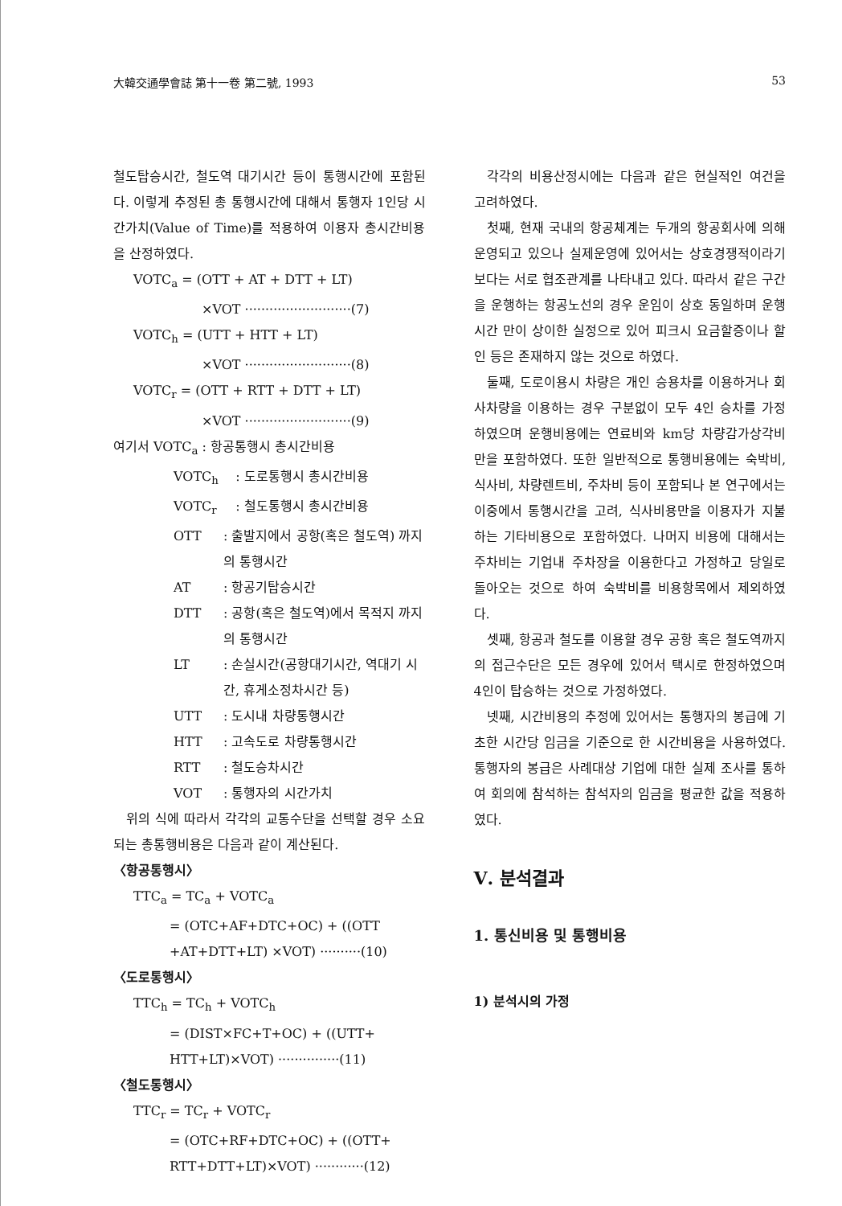大韓交通學會誌 第十一卷 第二號, 1993 53
철도탑승시간, 철도역 대기시간 등이 통행시간에 포함된다. 이렇게 추정된 총 통행시간에 대해서 통행자 1인당 시간가치(Value of Time)를 적용하여 이용자 총시간비용을 산정하였다.
VOTC<sub>a</sub> = (OTT + AT + DTT + LT)
×VOT ··························(7)
VOTC<sub>h</sub> = (UTT + HTT + LT)
×VOT ··························(8)
VOTC<sub>r</sub> = (OTT + RTT + DTT + LT)
×VOT ··························(9)
여기서 VOTC<sub>a</sub> : 항공통행시 총시간비용
VOTC<sub>h</sub> : 도로통행시 총시간비용
VOTC<sub>r</sub> : 철도통행시 총시간비용
OTT: 출발지에서 공항(혹은 철도역) 까지의 통행시간
AT: 항공기탑승시간
DTT: 공항(혹은 철도역)에서 목적지 까지의 통행시간
LT: 손실시간(공항대기시간, 역대기 시간, 휴게소정차시간 등)
UTT: 도시내 차량통행시간
HTT: 고속도로 차량통행시간
RTT: 철도승차시간
VOT: 통행자의 시간가치
위의 식에 따라서 각각의 교통수단을 선택할 경우 소요되는 총통행비용은 다음과 같이 계산된다.
〈항공통행시〉
TTC<sub>a</sub> = TC<sub>a</sub> + VOTC<sub>a</sub>
= (OTC+AF+DTC+OC) + ((OTT +AT+DTT+LT) ×VOT) ··········(10)
〈도로통행시〉
TTC<sub>h</sub> = TC<sub>h</sub> + VOTC<sub>h</sub>
= (DIST×FC+T+OC) + ((UTT+ HTT+LT)×VOT) ···············(11)
〈철도통행시〉
TTC<sub>r</sub> = TC<sub>r</sub> + VOTC<sub>r</sub>
= (OTC+RF+DTC+OC) + ((OTT+ RTT+DTT+LT)×VOT) ············(12)
각각의 비용산정시에는 다음과 같은 현실적인 여건을 고려하였다.
첫째, 현재 국내의 항공체계는 두개의 항공회사에 의해 운영되고 있으나 실제운영에 있어서는 상호경쟁적이라기 보다는 서로 협조관계를 나타내고 있다. 따라서 같은 구간을 운행하는 항공노선의 경우 운임이 상호 동일하며 운행시간 만이 상이한 실정으로 있어 피크시 요금할증이나 할인 등은 존재하지 않는 것으로 하였다.
둘째, 도로이용시 차량은 개인 승용차를 이용하거나 회사차량을 이용하는 경우 구분없이 모두 4인 승차를 가정하였으며 운행비용에는 연료비와 km당 차량감가상각비만을 포함하였다. 또한 일반적으로 통행비용에는 숙박비, 식사비, 차량렌트비, 주차비 등이 포함되나 본 연구에서는 이중에서 통행시간을 고려, 식사비용만을 이용자가 지불하는 기타비용으로 포함하였다. 나머지 비용에 대해서는 주차비는 기업내 주차장을 이용한다고 가정하고 당일로 돌아오는 것으로 하여 숙박비를 비용항목에서 제외하였다.
셋째, 항공과 철도를 이용할 경우 공항 혹은 철도역까지의 접근수단은 모든 경우에 있어서 택시로 한정하였으며 4인이 탑승하는 것으로 가정하였다.
넷째, 시간비용의 추정에 있어서는 통행자의 봉급에 기초한 시간당 임금을 기준으로 한 시간비용을 사용하였다. 통행자의 봉급은 사례대상 기업에 대한 실제 조사를 통하여 회의에 참석하는 참석자의 임금을 평균한 값을 적용하였다.
Ⅴ. 분석결과
1. 통신비용 및 통행비용
1) 분석시의 가정